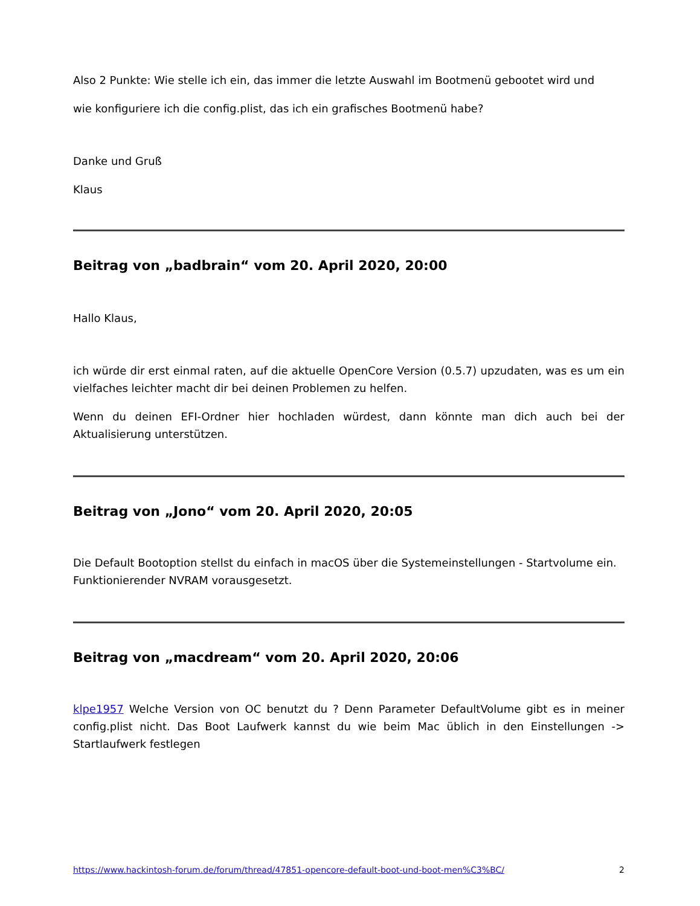Also 2 Punkte: Wie stelle ich ein, das immer die letzte Auswahl im Bootmenü gebootet wird und
wie konfiguriere ich die config.plist, das ich ein grafisches Bootmenü habe?
Danke und Gruß
Klaus
Beitrag von „badbrain“ vom 20. April 2020, 20:00
Hallo Klaus,
ich würde dir erst einmal raten, auf die aktuelle OpenCore Version (0.5.7) upzudaten, was es um ein vielfaches leichter macht dir bei deinen Problemen zu helfen.
Wenn du deinen EFI-Ordner hier hochladen würdest, dann könnte man dich auch bei der Aktualisierung unterstützen.
Beitrag von „Jono“ vom 20. April 2020, 20:05
Die Default Bootoption stellst du einfach in macOS über die Systemeinstellungen - Startvolume ein.
Funktionierender NVRAM vorausgesetzt.
Beitrag von „macdream“ vom 20. April 2020, 20:06
klpe1957 Welche Version von OC benutzt du ? Denn Parameter DefaultVolume gibt es in meiner config.plist nicht. Das Boot Laufwerk kannst du wie beim Mac üblich in den Einstellungen -> Startlaufwerk festlegen
https://www.hackintosh-forum.de/forum/thread/47851-opencore-default-boot-und-boot-men%C3%BC/ 2